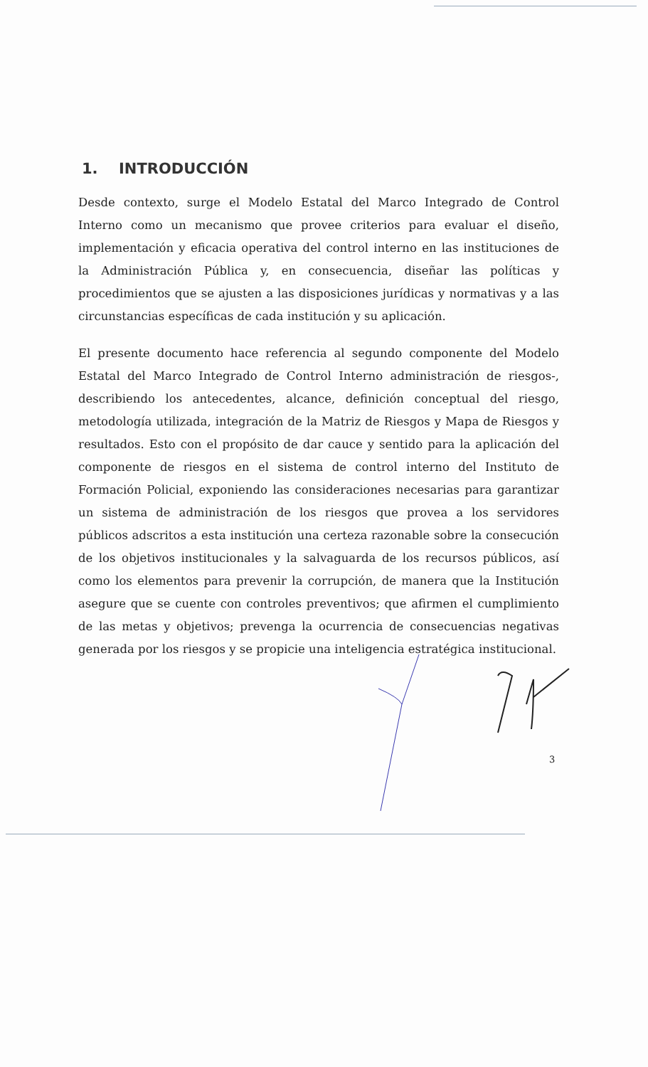1. INTRODUCCIÓN
Desde contexto, surge el Modelo Estatal del Marco Integrado de Control Interno como un mecanismo que provee criterios para evaluar el diseño, implementación y eficacia operativa del control interno en las instituciones de la Administración Pública y, en consecuencia, diseñar las políticas y procedimientos que se ajusten a las disposiciones jurídicas y normativas y a las circunstancias específicas de cada institución y su aplicación.
El presente documento hace referencia al segundo componente del Modelo Estatal del Marco Integrado de Control Interno administración de riesgos-, describiendo los antecedentes, alcance, definición conceptual del riesgo, metodología utilizada, integración de la Matriz de Riesgos y Mapa de Riesgos y resultados. Esto con el propósito de dar cauce y sentido para la aplicación del componente de riesgos en el sistema de control interno del Instituto de Formación Policial, exponiendo las consideraciones necesarias para garantizar un sistema de administración de los riesgos que provea a los servidores públicos adscritos a esta institución una certeza razonable sobre la consecución de los objetivos institucionales y la salvaguarda de los recursos públicos, así como los elementos para prevenir la corrupción, de manera que la Institución asegure que se cuente con controles preventivos; que afirmen el cumplimiento de las metas y objetivos; prevenga la ocurrencia de consecuencias negativas generada por los riesgos y se propicie una inteligencia estratégica institucional.
3